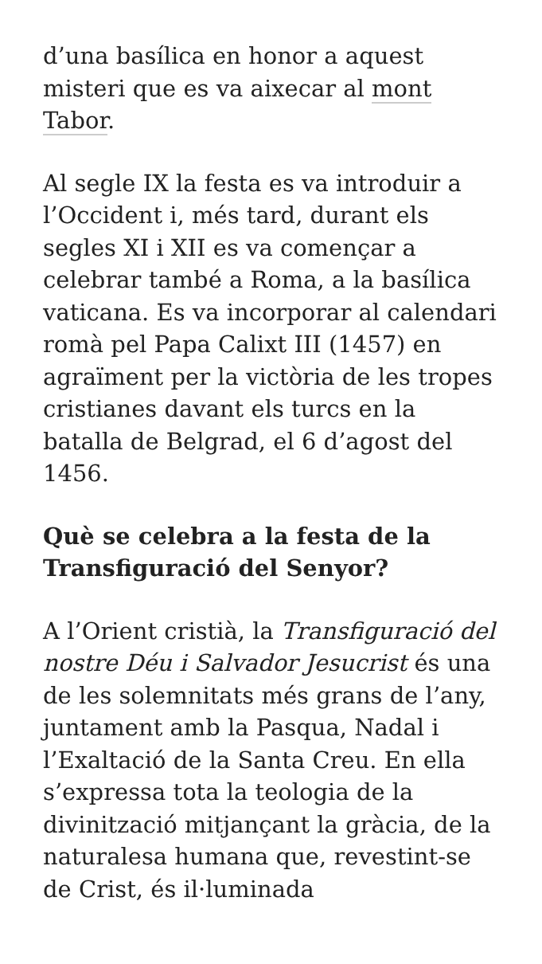d’una basílica en honor a aquest misteri que es va aixecar al mont Tabor.
Al segle IX la festa es va introduir a l’Occident i, més tard, durant els segles XI i XII es va començar a celebrar també a Roma, a la basílica vaticana. Es va incorporar al calendari romà pel Papa Calixt III (1457) en agraïment per la victòria de les tropes cristianes davant els turcs en la batalla de Belgrad, el 6 d’agost del 1456.
Què se celebra a la festa de la Transfiguració del Senyor?
A l’Orient cristià, la Transfiguració del nostre Déu i Salvador Jesucrist és una de les solemnitats més grans de l’any, juntament amb la Pasqua, Nadal i l’Exaltació de la Santa Creu. En ella s’expressa tota la teologia de la divinització mitjançant la gràcia, de la naturalesa humana que, revestint-se de Crist, és il·luminada